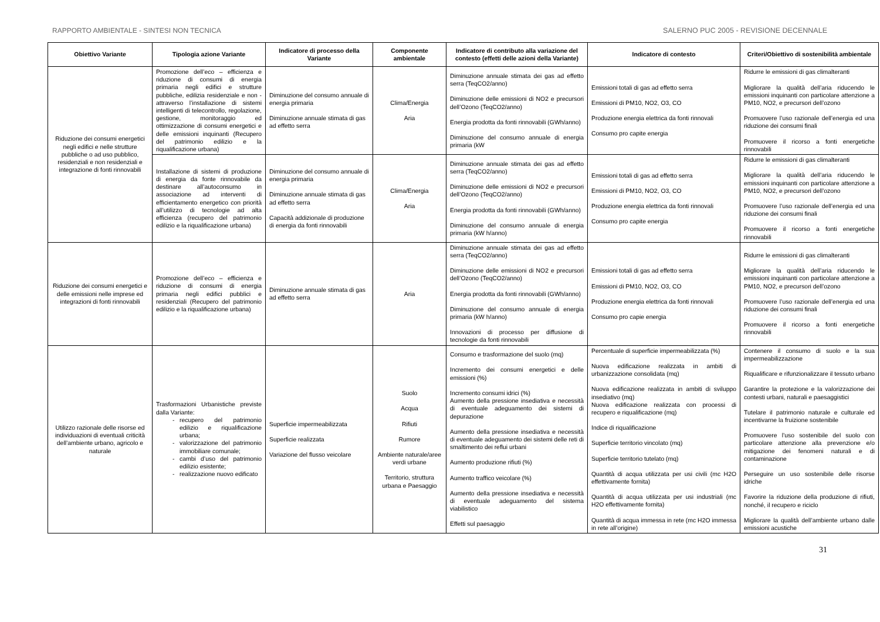RAPPORTO AMBIENTALE - SINTESI NON TECNICA SALERNO PUC 2005 - REVISIONE DECENNALE
| Obiettivo Variante | Tipologia azione Variante | Indicatore di processo della Variante | Componente ambientale | Indicatore di contributo alla variazione del contesto (effetti delle azioni della Variante) | Indicatore di contesto | Criteri/Obiettivo di sostenibilità ambientale |
| --- | --- | --- | --- | --- | --- | --- |
| Riduzione dei consumi energetici negli edifici e nelle strutture pubbliche o ad uso pubblico, residenziali e non residenziali e integrazione di fonti rinnovabili | Promozione dell’eco – efficienza e riduzione di consumi di energia primaria negli edifici e strutture pubbliche, edilizia residenziale e non - attraverso l’installazione di sistemi intelligenti di telecontrollo, regolazione, gestione, monitoraggio ed ottimizzazione di consumi energetici e delle emissioni inquinanti (Recupero del patrimonio edilizio e la riqualificazione urbana) | Diminuzione del consumo annuale di energia primaria Diminuzione annuale stimata di gas ad effetto serra | Clima/Energia Aria | Diminuzione annuale stimata dei gas ad effetto serra (TeqCO2/anno) Diminuzione delle emissioni di NO2 e precursori dell’Ozono (TeqCO2/anno) Energia prodotta da fonti rinnovabili (GWh/anno) Diminuzione del consumo annuale di energia primaria (kW | Emissioni totali di gas ad effetto serra Emissioni di PM10, NO2, O3, CO Produzione energia elettrica da fonti rinnovali Consumo pro capite energia | Ridurre le emissioni di gas climalteranti Migliorare la qualità dell’aria riducendo le emissioni inquinanti con particolare attenzione a PM10, NO2, e precursori dell’ozono Promuovere l’uso razionale dell’energia ed una riduzione dei consumi finali Promuovere il ricorso a fonti energetiche rinnovabili |
| | Installazione di sistemi di produzione di energia da fonte rinnovabile da destinare all’autoconsumo in associazione ad interventi di efficientamento energetico con priorità all’utilizzo di tecnologie ad alta efficienza (recupero del patrimonio edilizio e la riqualificazione urbana) | Diminuzione del consumo annuale di energia primaria Diminuzione annuale stimata di gas ad effetto serra Capacità addizionale di produzione di energia da fonti rinnovabili | Clima/Energia Aria | Diminuzione annuale stimata dei gas ad effetto serra (TeqCO2/anno) Diminuzione delle emissioni di NO2 e precursori dell’Ozono (TeqCO2/anno) Energia prodotta da fonti rinnovabili (GWh/anno) Diminuzione del consumo annuale di energia primaria (kW h/anno) | Emissioni totali di gas ad effetto serra Emissioni di PM10, NO2, O3, CO Produzione energia elettrica da fonti rinnovali Consumo pro capite energia | Ridurre le emissioni di gas climalteranti Migliorare la qualità dell’aria riducendo le emissioni inquinanti con particolare attenzione a PM10, NO2, e precursori dell’ozono Promuovere l’uso razionale dell’energia ed una riduzione dei consumi finali Promuovere il ricorso a fonti energetiche rinnovabili |
| Riduzione dei consumi energetici e delle emissioni nelle imprese ed integrazioni di fonti rinnovabili | Promozione dell’eco – efficienza e riduzione di consumi di energia primaria negli edifici pubblici e residenziali (Recupero del patrimonio edilizio e la riqualificazione urbana) | Diminuzione annuale stimata di gas ad effetto serra | Aria | Diminuzione annuale stimata dei gas ad effetto serra (TeqCO2/anno) Diminuzione delle emissioni di NO2 e precursori dell’Ozono (TeqCO2/anno) Energia prodotta da fonti rinnovabili (GWh/anno) Diminuzione del consumo annuale di energia primaria (kW h/anno) Innovazioni di processo per diffusione di tecnologie da fonti rinnovabili | Emissioni totali di gas ad effetto serra Emissioni di PM10, NO2, O3, CO Produzione energia elettrica da fonti rinnovali Consumo pro capie energia | Ridurre le emissioni di gas climalteranti Migliorare la qualità dell’aria riducendo le emissioni inquinanti con particolare attenzione a PM10, NO2, e precursori dell’ozono Promuovere l’uso razionale dell’energia ed una riduzione dei consumi finali Promuovere il ricorso a fonti energetiche rinnovabili |
| Utilizzo razionale delle risorse ed individuazioni di eventuali criticità dell’ambiente urbano, agricolo e naturale | Trasformazioni Urbanistiche previste dalla Variante: recupero del patrimonio edilizio e riqualificazione urbana; valorizzazione del patrimonio immobiliare comunale; cambi d’uso del patrimonio edilizio esistente; realizzazione nuovo edificato | Superficie impermeabilizzata Superficie realizzata Variazione del flusso veicolare | Suolo Acqua Rifiuti Rumore Ambiente naturale/aree verdi urbane Territorio, struttura urbana e Paesaggio | Consumo e trasformazione del suolo (mq) Incremento dei consumi energetici e delle emissioni (%) Incremento consumi idrici (%) Aumento della pressione insediativa e necessità di eventuale adeguamento dei sistemi di depurazione Aumento della pressione insediativa e necessità di eventuale adeguamento dei sistemi delle reti di smaltimento dei reflui urbani Aumento produzione rifiuti (%) Aumento traffico veicolare (%) Aumento della pressione insediativa e necessità di eventuale adeguamento del sistema viabilistico Effetti sul paesaggio | Percentuale di superficie impermeabilizzata (%) Nuova edificazione realizzata in ambiti di urbanizzazione consolidata (mq) Nuova edificazione realizzata in ambiti di sviluppo insediativo (mq) Nuova edificazione realizzata con processi di recupero e riqualificazione (mq) Indice di riqualificazione Superficie territorio vincolato (mq) Superficie territorio tutelato (mq) Quantità di acqua utilizzata per usi civili (mc H2O effettivamente fornita) Quantità di acqua utilizzata per usi industriali (mc H2O effettivamente fornita) Quantità di acqua immessa in rete (mc H2O immessa in rete all’origine) | Contenere il consumo di suolo e la sua impermeabilizzazione Riqualificare e rifunzionalizzare il tessuto urbano Garantire la protezione e la valorizzazione dei contesti urbani, naturali e paesaggistici Tutelare il patrimonio naturale e culturale ed incentivarne la fruizione sostenibile Promuovere l’uso sostenibile del suolo con particolare attenzione alla prevenzione e/o mitigazione dei fenomeni naturali e di contaminazione Perseguire un uso sostenibile delle risorse idriche Favorire la riduzione della produzione di rifiuti, nonché, il recupero e riciclo Migliorare la qualità dell’ambiente urbano dalle emissioni acustiche |
31